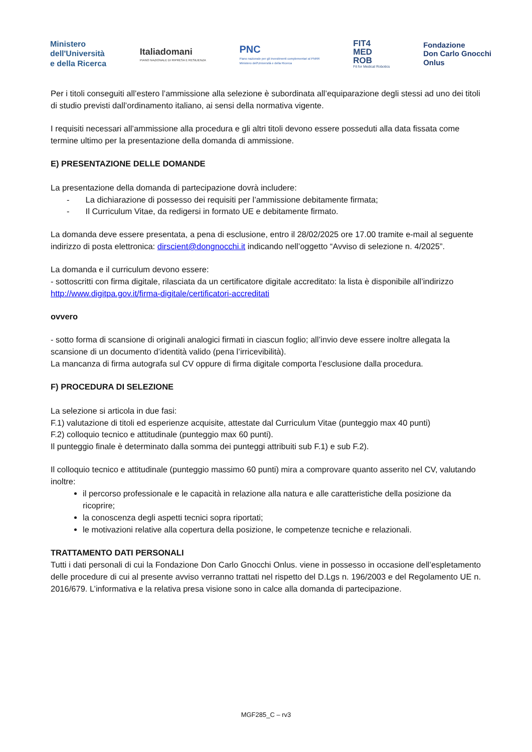Ministero
dell'Università
e della Ricerca
Italiadomani
PIANO NAZIONALE DI RIPRESA E RESILIENZA
PNC
Piano nazionale per gli investimenti complementari al PNRR
Ministero dell'Università e della Ricerca
FIT4
MED
ROB
Fit for Medical Robotics
Fondazione
Don Carlo Gnocchi
Onlus
Per i titoli conseguiti all’estero l’ammissione alla selezione è subordinata all’equiparazione degli stessi ad uno dei titoli di studio previsti dall’ordinamento italiano, ai sensi della normativa vigente.
I requisiti necessari all’ammissione alla procedura e gli altri titoli devono essere posseduti alla data fissata come termine ultimo per la presentazione della domanda di ammissione.
E) PRESENTAZIONE DELLE DOMANDE
La presentazione della domanda di partecipazione dovrà includere:
- La dichiarazione di possesso dei requisiti per l’ammissione debitamente firmata;
- Il Curriculum Vitae, da redigersi in formato UE e debitamente firmato.
La domanda deve essere presentata, a pena di esclusione, entro il 28/02/2025 ore 17.00 tramite e-mail al seguente indirizzo di posta elettronica: dirscient@dongnocchi.it indicando nell’oggetto “Avviso di selezione n. 4/2025”.
La domanda e il curriculum devono essere:
- sottoscritti con firma digitale, rilasciata da un certificatore digitale accreditato: la lista è disponibile all’indirizzo http://www.digitpa.gov.it/firma-digitale/certificatori-accreditati
ovvero
- sotto forma di scansione di originali analogici firmati in ciascun foglio; all’invio deve essere inoltre allegata la scansione di un documento d’identità valido (pena l’irricevibilità).
La mancanza di firma autografa sul CV oppure di firma digitale comporta l’esclusione dalla procedura.
F) PROCEDURA DI SELEZIONE
La selezione si articola in due fasi:
F.1) valutazione di titoli ed esperienze acquisite, attestate dal Curriculum Vitae (punteggio max 40 punti)
F.2) colloquio tecnico e attitudinale (punteggio max 60 punti).
Il punteggio finale è determinato dalla somma dei punteggi attribuiti sub F.1) e sub F.2).
Il colloquio tecnico e attitudinale (punteggio massimo 60 punti) mira a comprovare quanto asserito nel CV, valutando inoltre:
il percorso professionale e le capacità in relazione alla natura e alle caratteristiche della posizione da ricoprire;
la conoscenza degli aspetti tecnici sopra riportati;
le motivazioni relative alla copertura della posizione, le competenze tecniche e relazionali.
TRATTAMENTO DATI PERSONALI
Tutti i dati personali di cui la Fondazione Don Carlo Gnocchi Onlus. viene in possesso in occasione dell’espletamento delle procedure di cui al presente avviso verranno trattati nel rispetto del D.Lgs n. 196/2003 e del Regolamento UE n. 2016/679. L’informativa e la relativa presa visione sono in calce alla domanda di partecipazione.
MGF285_C – rv3